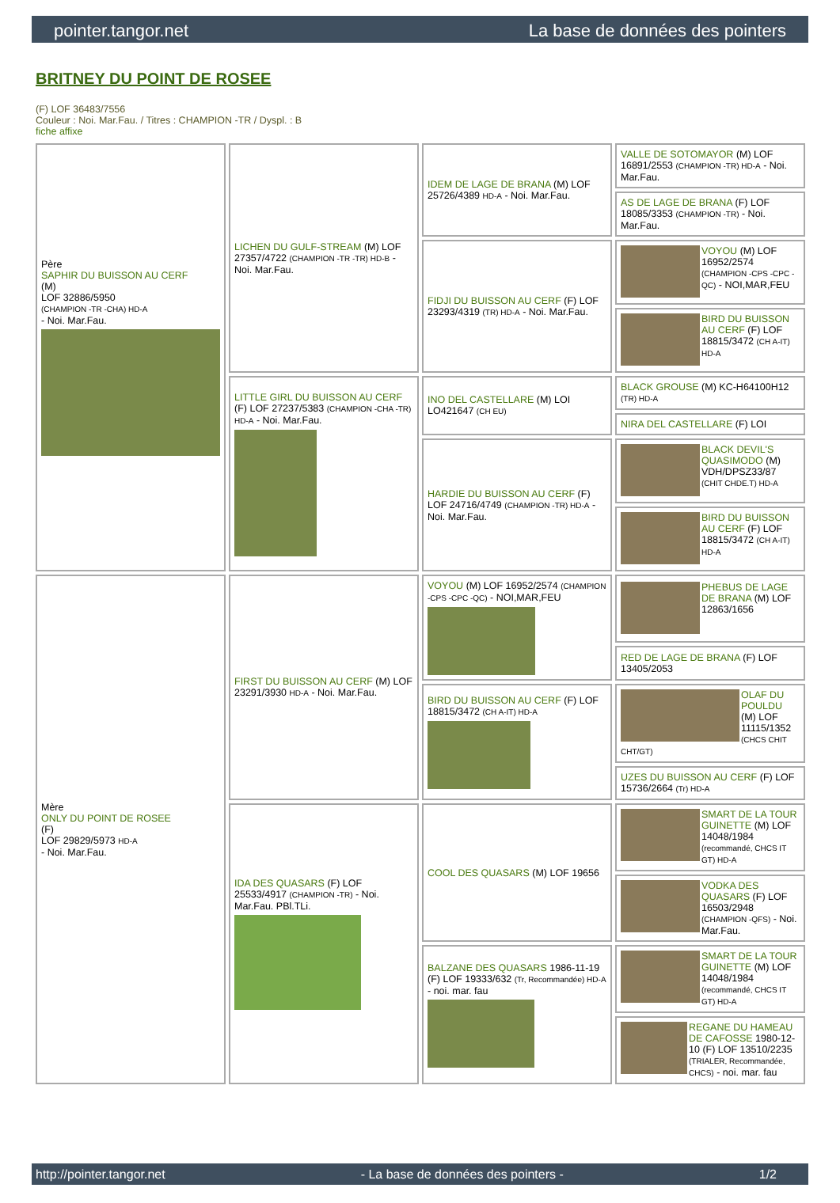pointer.tangor.net La base de données des pointers
BRITNEY DU POINT DE ROSEE
(F) LOF 36483/7556
Couleur : Noi. Mar.Fau. / Titres : CHAMPION -TR / Dyspl. : B
fiche affixe
| Père SAPHIR DU BUISSON AU CERF (M) LOF 32886/5950 (CHAMPION -TR -CHA) HD-A - Noi. Mar.Fau. | LICHEN DU GULF-STREAM (M) LOF 27357/4722 (CHAMPION -TR -TR) HD-B - Noi. Mar.Fau. | IDEM DE LAGE DE BRANA (M) LOF 25726/4389 HD-A - Noi. Mar.Fau. | VALLE DE SOTOMAYOR (M) LOF 16891/2553 (CHAMPION -TR) HD-A - Noi. Mar.Fau. |
| | | | AS DE LAGE DE BRANA (F) LOF 18085/3353 (CHAMPION -TR) - Noi. Mar.Fau. |
| | | FIDJI DU BUISSON AU CERF (F) LOF 23293/4319 (TR) HD-A - Noi. Mar.Fau. | VOYOU (M) LOF 16952/2574 (CHAMPION -CPS -CPC -QC) - NOI,MAR,FEU |
| | | | BIRD DU BUISSON AU CERF (F) LOF 18815/3472 (CH A-IT) HD-A |
| | LITTLE GIRL DU BUISSON AU CERF (F) LOF 27237/5383 (CHAMPION -CHA -TR) HD-A - Noi. Mar.Fau. | INO DEL CASTELLARE (M) LOI LO421647 (CH EU) | BLACK GROUSE (M) KC-H64100H12 (TR) HD-A |
| | | | NIRA DEL CASTELLARE (F) LOI |
| | | HARDIE DU BUISSON AU CERF (F) LOF 24716/4749 (CHAMPION -TR) HD-A - Noi. Mar.Fau. | BLACK DEVIL'S QUASIMODO (M) VDH/DPSZ33/87 (CHIT CHDE.T) HD-A |
| | | | BIRD DU BUISSON AU CERF (F) LOF 18815/3472 (CH A-IT) HD-A |
| Mère ONLY DU POINT DE ROSEE (F) LOF 29829/5973 HD-A - Noi. Mar.Fau. | FIRST DU BUISSON AU CERF (M) LOF 23291/3930 HD-A - Noi. Mar.Fau. | VOYOU (M) LOF 16952/2574 (CHAMPION -CPS -CPC -QC) - NOI,MAR,FEU | PHEBUS DE LAGE DE BRANA (M) LOF 12863/1656 |
| | | | RED DE LAGE DE BRANA (F) LOF 13405/2053 |
| | | BIRD DU BUISSON AU CERF (F) LOF 18815/3472 (CH A-IT) HD-A | OLAF DU POULDU (M) LOF 11115/1352 (CHCS CHIT CHT/GT) |
| | | | UZES DU BUISSON AU CERF (F) LOF 15736/2664 (Tr) HD-A |
| | IDA DES QUASARS (F) LOF 25533/4917 (CHAMPION -TR) - Noi. Mar.Fau. PBl.TLi. | COOL DES QUASARS (M) LOF 19656 | SMART DE LA TOUR GUINETTE (M) LOF 14048/1984 (recommandé, CHCS IT GT) HD-A |
| | | | VODKA DES QUASARS (F) LOF 16503/2948 (CHAMPION -QFS) - Noi. Mar.Fau. |
| | | BALZANE DES QUASARS 1986-11-19 (F) LOF 19333/632 (Tr, Recommandée) HD-A - noi. mar. fau | SMART DE LA TOUR GUINETTE (M) LOF 14048/1984 (recommandé, CHCS IT GT) HD-A |
| | | | REGANE DU HAMEAU DE CAFOSSE 1980-12-10 (F) LOF 13510/2235 (TRIALER, Recommandée, CHCS) - noi. mar. fau |
http://pointer.tangor.net - La base de données des pointers - 1/2